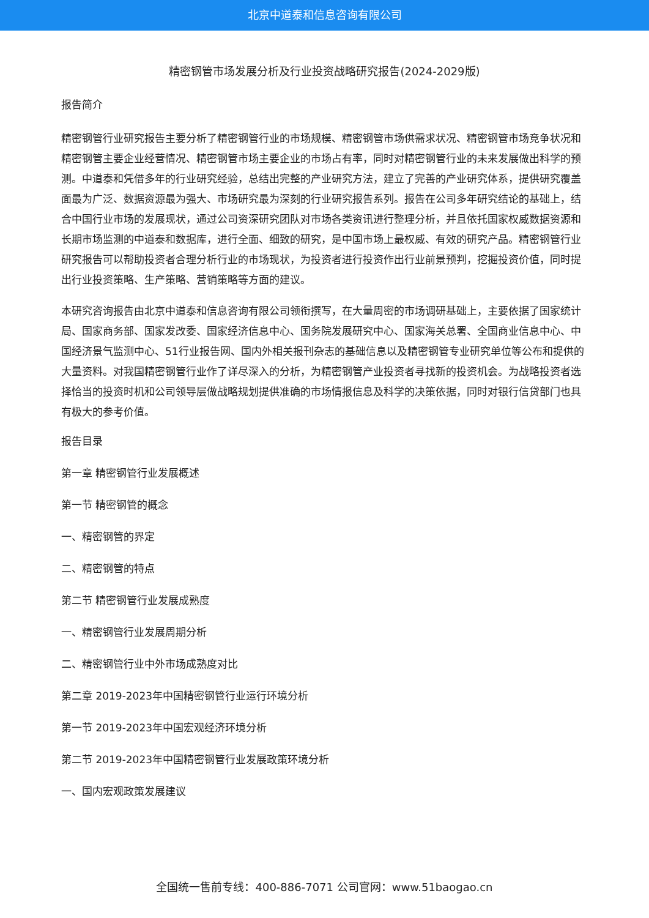北京中道泰和信息咨询有限公司
精密钢管市场发展分析及行业投资战略研究报告(2024-2029版)
报告简介
精密钢管行业研究报告主要分析了精密钢管行业的市场规模、精密钢管市场供需求状况、精密钢管市场竞争状况和精密钢管主要企业经营情况、精密钢管市场主要企业的市场占有率，同时对精密钢管行业的未来发展做出科学的预测。中道泰和凭借多年的行业研究经验，总结出完整的产业研究方法，建立了完善的产业研究体系，提供研究覆盖面最为广泛、数据资源最为强大、市场研究最为深刻的行业研究报告系列。报告在公司多年研究结论的基础上，结合中国行业市场的发展现状，通过公司资深研究团队对市场各类资讯进行整理分析，并且依托国家权威数据资源和长期市场监测的中道泰和数据库，进行全面、细致的研究，是中国市场上最权威、有效的研究产品。精密钢管行业研究报告可以帮助投资者合理分析行业的市场现状，为投资者进行投资作出行业前景预判，挖掘投资价值，同时提出行业投资策略、生产策略、营销策略等方面的建议。
本研究咨询报告由北京中道泰和信息咨询有限公司领衔撰写，在大量周密的市场调研基础上，主要依据了国家统计局、国家商务部、国家发改委、国家经济信息中心、国务院发展研究中心、国家海关总署、全国商业信息中心、中国经济景气监测中心、51行业报告网、国内外相关报刊杂志的基础信息以及精密钢管专业研究单位等公布和提供的大量资料。对我国精密钢管行业作了详尽深入的分析，为精密钢管产业投资者寻找新的投资机会。为战略投资者选择恰当的投资时机和公司领导层做战略规划提供准确的市场情报信息及科学的决策依据，同时对银行信贷部门也具有极大的参考价值。
报告目录
第一章 精密钢管行业发展概述
第一节 精密钢管的概念
一、精密钢管的界定
二、精密钢管的特点
第二节 精密钢管行业发展成熟度
一、精密钢管行业发展周期分析
二、精密钢管行业中外市场成熟度对比
第二章 2019-2023年中国精密钢管行业运行环境分析
第一节 2019-2023年中国宏观经济环境分析
第二节 2019-2023年中国精密钢管行业发展政策环境分析
一、国内宏观政策发展建议
全国统一售前专线：400-886-7071 公司官网：www.51baogao.cn